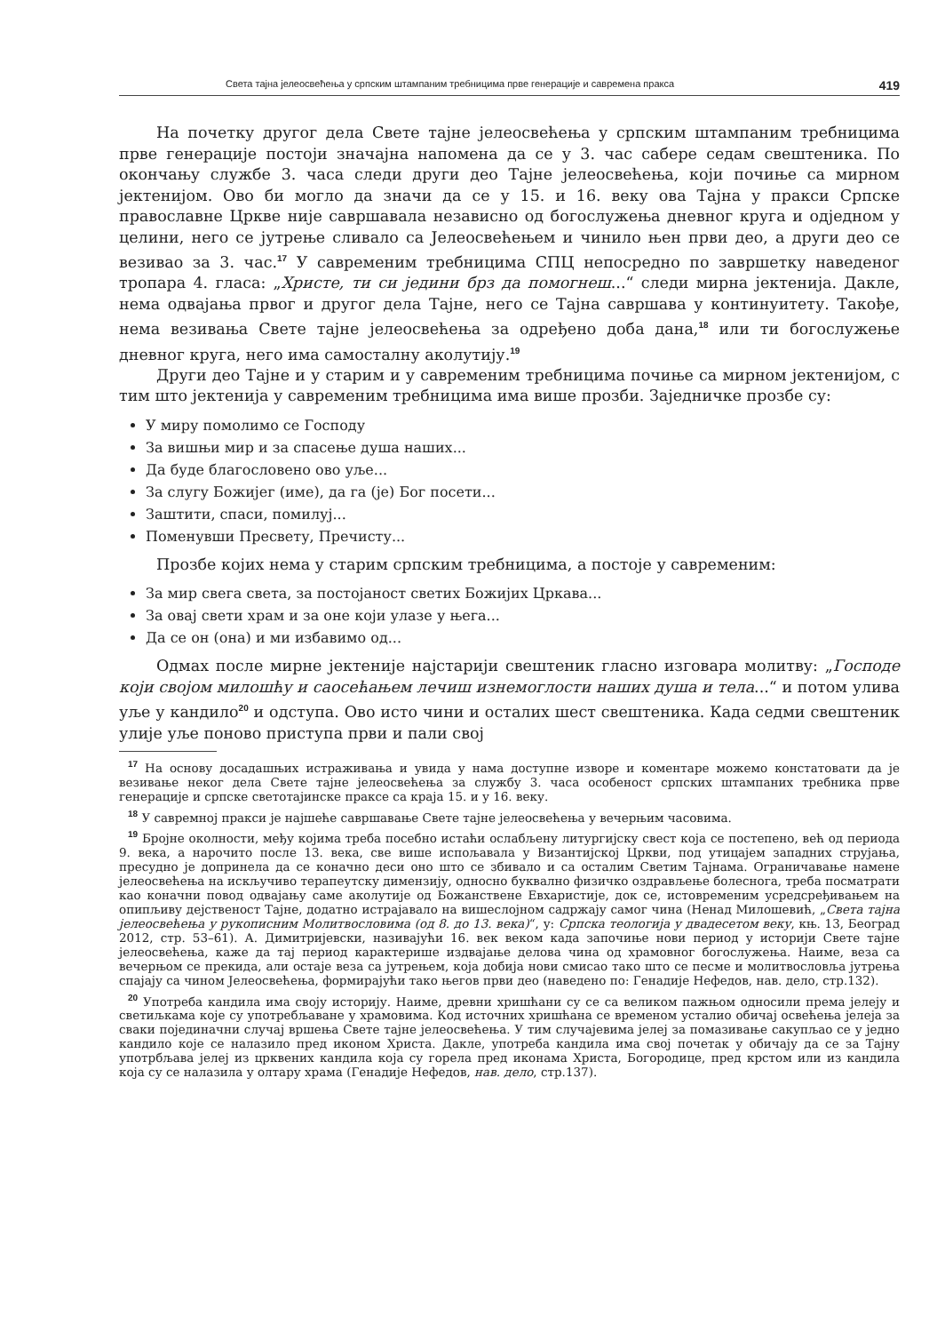Света тајна јелеосвећења у српским штампаним требницима прве генерације и савремена пракса 419
На почетку другог дела Свете тајне јелеосвећења у српским штампаним требницима прве генерације постоји значајна напомена да се у 3. час сабере седам свештеника. По окончању службе 3. часа следи други део Тајне јелеосвећења, који почиње са мирном јектенијом. Ово би могло да значи да се у 15. и 16. веку ова Тајна у пракси Српске православне Цркве није савршавала независно од богослужења дневног круга и одједном у целини, него се јутрење сливало са Јелеосвећењем и чинило њен први део, а други део се везивао за 3. час.<sup>17</sup> У савременим требницима СПЦ непосредно по завршетку наведеног тропара 4. гласа: „Христе, ти си једини брз да помогнеш...“ следи мирна јектенија. Дакле, нема одвајања првог и другог дела Тајне, него се Тајна савршава у континуитету. Такође, нема везивања Свете тајне јелеосвећења за одређено доба дана,<sup>18</sup> или ти богослужење дневног круга, него има самосталну аколутију.<sup>19</sup>
Други део Тајне и у старим и у савременим требницима почиње са мирном јектенијом, с тим што јектенија у савременим требницима има више прозби. Заједничке прозбе су:
У миру помолимо се Господу
За вишњи мир и за спасење душа наших...
Да буде благословено ово уље...
За слугу Божијег (име), да га (је) Бог посети...
Заштити, спаси, помилуј...
Поменувши Пресвету, Пречисту...
Прозбе којих нема у старим српским требницима, а постоје у савременим:
За мир свега света, за постојаност светих Божијих Цркава...
За овај свети храм и за оне који улазе у њега...
Да се он (она) и ми избавимо од...
Одмах после мирне јектеније најстарији свештеник гласно изговара молитву: „Господе који својом милошћу и саосећањем лечиш изнемоглости наших душа и тела...“ и потом улива уље у кандило<sup>20</sup> и одступа. Ово исто чини и осталих шест свештеника. Када седми свештеник улије уље поново приступа први и пали свој
<sup>17</sup> На основу досадашњих истраживања и увида у нама доступне изворе и коментаре можемо констатовати да је везивање неког дела Свете тајне јелеосвећења за службу 3. часа особеност српских штампаних требника прве генерације и српске светотајинске праксе са краја 15. и у 16. веку.
<sup>18</sup> У савремној пракси је најшеће савршавање Свете тајне јелеосвећења у вечерњим часовима.
<sup>19</sup> Бројне околности, међу којима треба посебно истаћи ослабљену литургијску свест која се постепено, већ од периода 9. века, а нарочито после 13. века, све више испољавала у Византијској Цркви, под утицајем западних струјања, пресудно је допринела да се коначно деси оно што се збивало и са осталим Светим Тајнама. Ограничавање намене јелеосвећења на искључиво терапеутску димензију, односно буквално физичко оздрављење болеснога, треба посматрати као коначни повод одвајању саме аколутије од Божанствене Евхаристије, док се, истовременим усредсређивањем на опипљиву дејственост Тајне, додатно истрајавало на вишеслојном садржају самог чина (Ненад Милошевић, „Света тајна јелеосвећења у рукописним Молитвословима (од 8. до 13. века)“, у: Српска теологија у двадесетом веку, књ. 13, Београд 2012, стр. 53–61). А. Димитријевски, називајући 16. век веком када започиње нови период у историји Свете тајне јелеосвећења, каже да тај период карактерише издвајање делова чина од храмовног богослужења. Наиме, веза са вечерњом се прекида, али остаје веза са јутрењем, која добија нови смисао тако што се песме и молитвословља јутрења спајају са чином Јелеосвећења, формирајући тако његов први део (наведено по: Генадије Нефедов, нав. дело, стр.132).
<sup>20</sup> Употреба кандила има своју историју. Наиме, древни хришћани су се са великом пажњом односили према јелеју и светиљкама које су употребљаване у храмовима. Код источних хришћана се временом усталио обичај освећења јелеја за сваки појединачни случај вршења Свете тајне јелеосвећења. У тим случајевима јелеј за помазивање сакупљао се у једно кандило које се налазило пред иконом Христа. Дакле, употреба кандила има свој почетак у обичају да се за Тајну употрбљава јелеј из црквених кандила која су горела пред иконама Христа, Богородице, пред крстом или из кандила која су се налазила у олтару храма (Генадије Нефедов, нав. дело, стр.137).